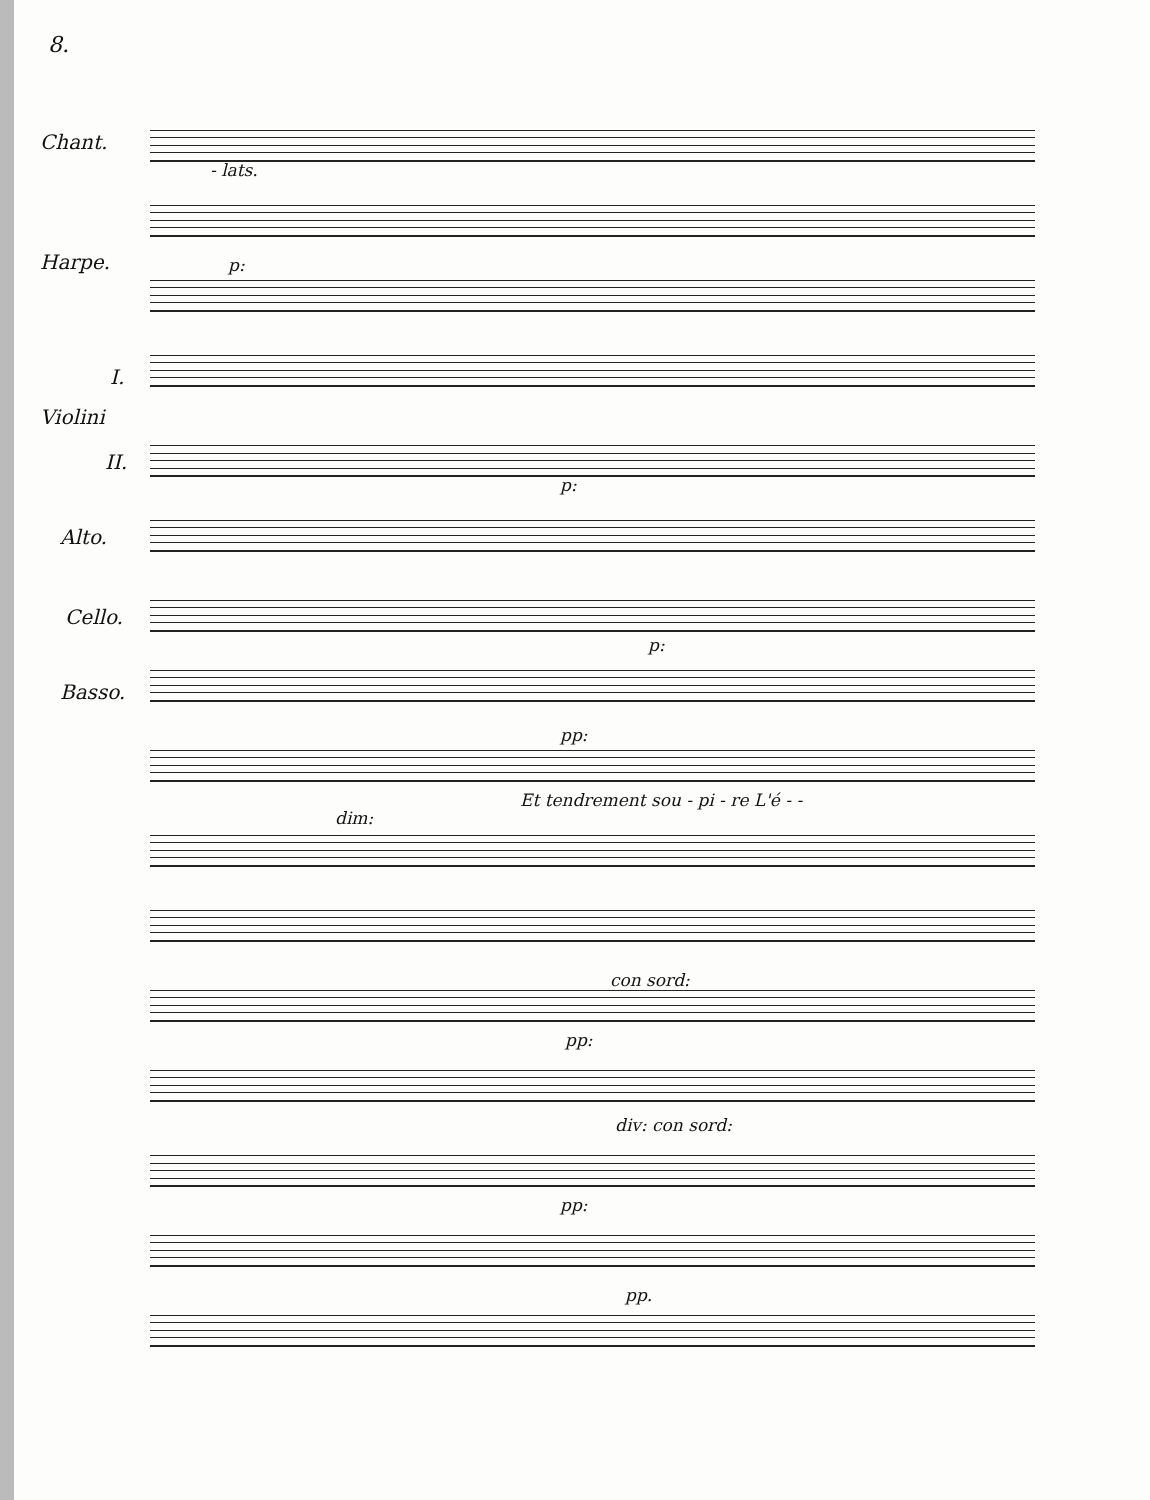8.
Chant.
- lats.
Harpe. p:
I.
Violini
II.
Alto.
Cello.
Basso.
p:
p:
pp:
Et tendrement sou - pi - re L'é - -
dim:
con sord:
pp:
div: con sord:
pp:
pp.